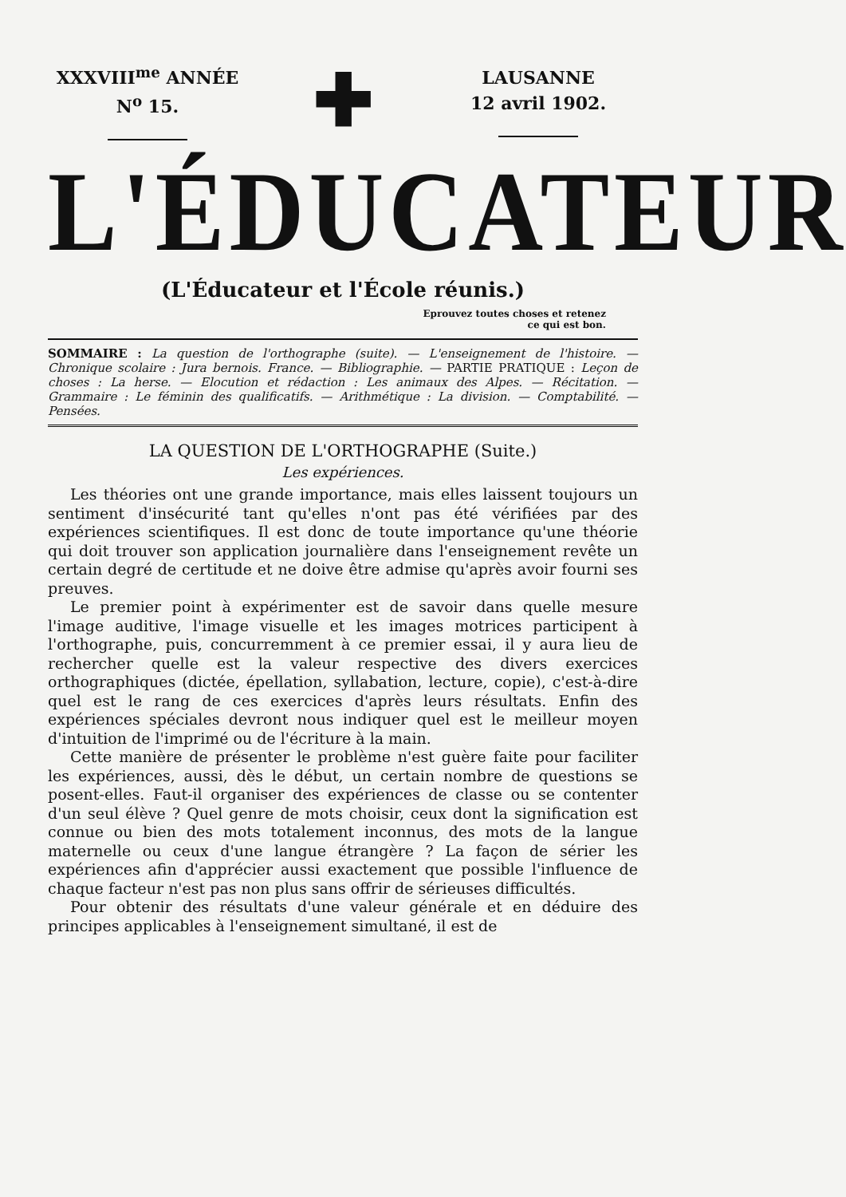XXXVIII<sup>me</sup> ANNÉE
N<sup>o</sup> 15.
✚
LAUSANNE
12 avril 1902.
L'ÉDUCATEUR
(L'Éducateur et l'École réunis.)
Eprouvez toutes choses et retenez
ce qui est bon.
SOMMAIRE : La question de l'orthographe (suite). — L'enseignement de l'histoire. — Chronique scolaire : Jura bernois. France. — Bibliographie. — PARTIE PRATIQUE : Leçon de choses : La herse. — Elocution et rédaction : Les animaux des Alpes. — Récitation. — Grammaire : Le féminin des qualificatifs. — Arithmétique : La division. — Comptabilité. — Pensées.
LA QUESTION DE L'ORTHOGRAPHE (Suite.)
Les expériences.
Les théories ont une grande importance, mais elles laissent toujours un sentiment d'insécurité tant qu'elles n'ont pas été vérifiées par des expériences scientifiques. Il est donc de toute importance qu'une théorie qui doit trouver son application journalière dans l'enseignement revête un certain degré de certitude et ne doive être admise qu'après avoir fourni ses preuves.
Le premier point à expérimenter est de savoir dans quelle mesure l'image auditive, l'image visuelle et les images motrices participent à l'orthographe, puis, concurremment à ce premier essai, il y aura lieu de rechercher quelle est la valeur respective des divers exercices orthographiques (dictée, épellation, syllabation, lecture, copie), c'est-à-dire quel est le rang de ces exercices d'après leurs résultats. Enfin des expériences spéciales devront nous indiquer quel est le meilleur moyen d'intuition de l'imprimé ou de l'écriture à la main.
Cette manière de présenter le problème n'est guère faite pour faciliter les expériences, aussi, dès le début, un certain nombre de questions se posent-elles. Faut-il organiser des expériences de classe ou se contenter d'un seul élève ? Quel genre de mots choisir, ceux dont la signification est connue ou bien des mots totalement inconnus, des mots de la langue maternelle ou ceux d'une langue étrangère ? La façon de sérier les expériences afin d'apprécier aussi exactement que possible l'influence de chaque facteur n'est pas non plus sans offrir de sérieuses difficultés.
Pour obtenir des résultats d'une valeur générale et en déduire des principes applicables à l'enseignement simultané, il est de